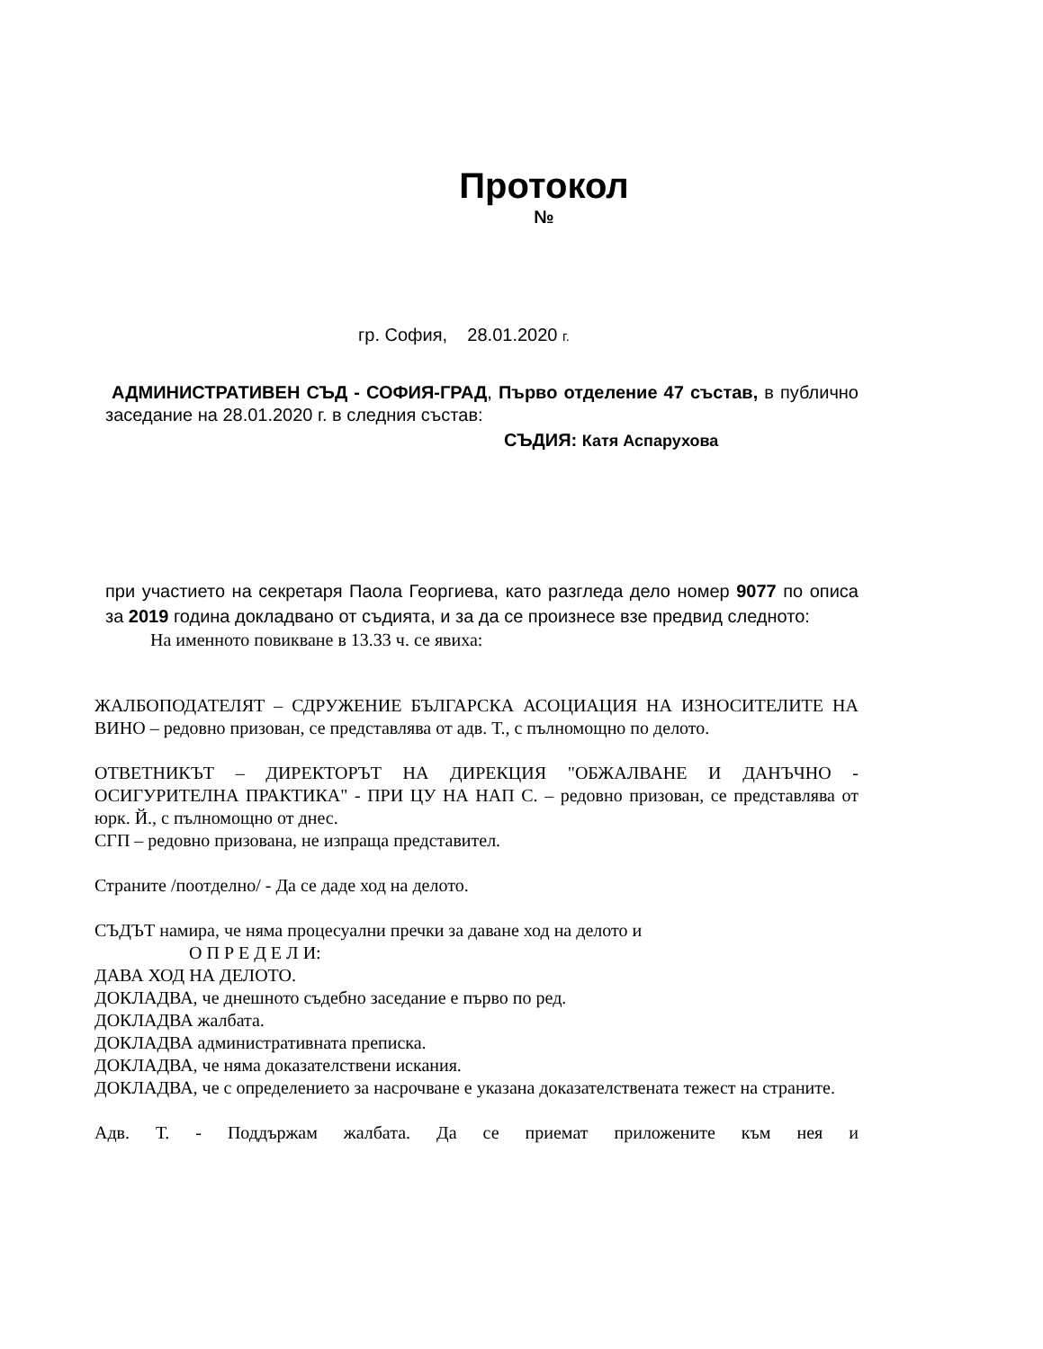Протокол
№
гр. София, 28.01.2020 г.
АДМИНИСТРАТИВЕН СЪД - СОФИЯ-ГРАД, Първо отделение 47 състав, в публично заседание на 28.01.2020 г. в следния състав:
СЪДИЯ: Катя Аспарухова
при участието на секретаря Паола Георгиева, като разгледа дело номер 9077 по описа за 2019 година докладвано от съдията, и за да се произнесе взе предвид следното:
На именното повикване в 13.33 ч. се явиха:
ЖАЛБОПОДАТЕЛЯТ – СДРУЖЕНИЕ БЪЛГАРСКА АСОЦИАЦИЯ НА ИЗНОСИТЕЛИТЕ НА ВИНО – редовно призован, се представлява от адв. Т., с пълномощно по делото.
ОТВЕТНИКЪТ – ДИРЕКТОРЪТ НА ДИРЕКЦИЯ "ОБЖАЛВАНЕ И ДАНЪЧНО - ОСИГУРИТЕЛНА ПРАКТИКА" - ПРИ ЦУ НА НАП С. – редовно призован, се представлява от юрк. Й., с пълномощно от днес.
СГП – редовно призована, не изпраща представител.
Страните /поотделно/ - Да се даде ход на делото.
СЪДЪТ намира, че няма процесуални пречки за даване ход на делото и
О П Р Е Д Е Л И:
ДАВА ХОД НА ДЕЛОТО.
ДОКЛАДВА, че днешното съдебно заседание е първо по ред.
ДОКЛАДВА жалбата.
ДОКЛАДВА административната преписка.
ДОКЛАДВА, че няма доказателствени искания.
ДОКЛАДВА, че с определението за насрочване е указана доказателствената тежест на страните.
Адв. Т. - Поддържам жалбата. Да се приемат приложените към нея и